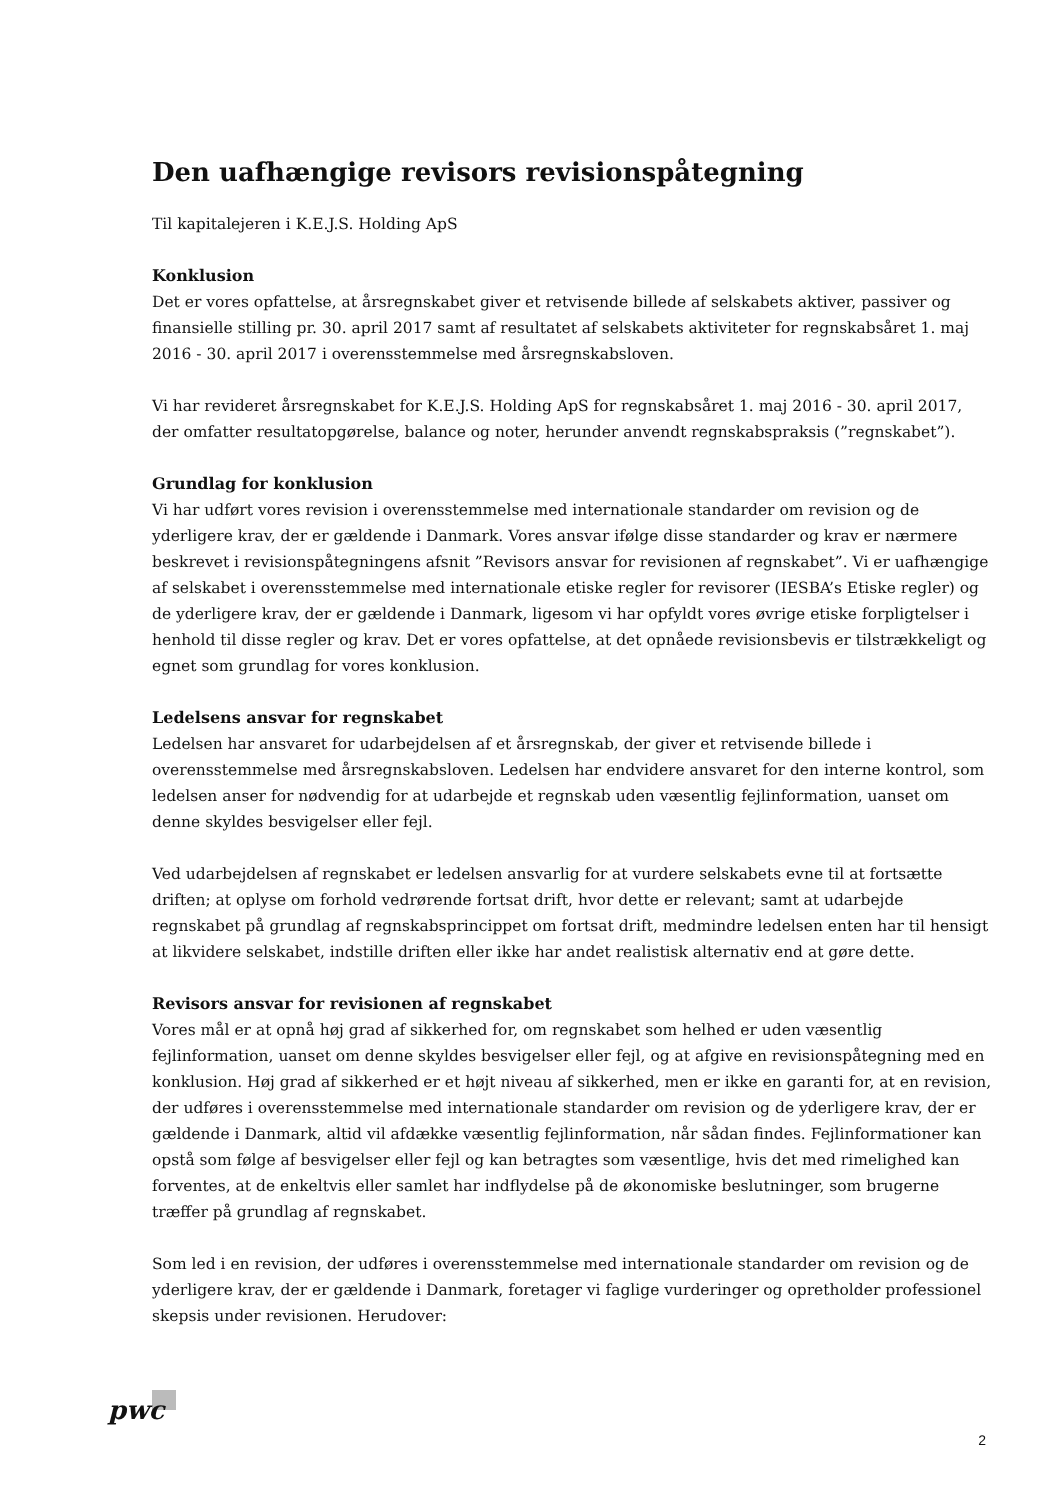Den uafhængige revisors revisionspåtegning
Til kapitalejeren i K.E.J.S. Holding ApS
Konklusion
Det er vores opfattelse, at årsregnskabet giver et retvisende billede af selskabets aktiver, passiver og finansielle stilling pr. 30. april 2017 samt af resultatet af selskabets aktiviteter for regnskabsåret 1. maj 2016 - 30. april 2017 i overensstemmelse med årsregnskabsloven.
Vi har revideret årsregnskabet for K.E.J.S. Holding ApS for regnskabsåret 1. maj 2016 - 30. april 2017, der omfatter resultatopgørelse, balance og noter, herunder anvendt regnskabspraksis (”regnskabet”).
Grundlag for konklusion
Vi har udført vores revision i overensstemmelse med internationale standarder om revision og de yderligere krav, der er gældende i Danmark. Vores ansvar ifølge disse standarder og krav er nærmere beskrevet i revisionspåtegningens afsnit ”Revisors ansvar for revisionen af regnskabet”. Vi er uafhængige af selskabet i overensstemmelse med internationale etiske regler for revisorer (IESBA’s Etiske regler) og de yderligere krav, der er gældende i Danmark, ligesom vi har opfyldt vores øvrige etiske forpligtelser i henhold til disse regler og krav. Det er vores opfattelse, at det opnåede revisionsbevis er tilstrækkeligt og egnet som grundlag for vores konklusion.
Ledelsens ansvar for regnskabet
Ledelsen har ansvaret for udarbejdelsen af et årsregnskab, der giver et retvisende billede i overensstemmelse med årsregnskabsloven. Ledelsen har endvidere ansvaret for den interne kontrol, som ledelsen anser for nødvendig for at udarbejde et regnskab uden væsentlig fejlinformation, uanset om denne skyldes besvigelser eller fejl.
Ved udarbejdelsen af regnskabet er ledelsen ansvarlig for at vurdere selskabets evne til at fortsætte driften; at oplyse om forhold vedrørende fortsat drift, hvor dette er relevant; samt at udarbejde regnskabet på grundlag af regnskabsprincippet om fortsat drift, medmindre ledelsen enten har til hensigt at likvidere selskabet, indstille driften eller ikke har andet realistisk alternativ end at gøre dette.
Revisors ansvar for revisionen af regnskabet
Vores mål er at opnå høj grad af sikkerhed for, om regnskabet som helhed er uden væsentlig fejlinformation, uanset om denne skyldes besvigelser eller fejl, og at afgive en revisionspåtegning med en konklusion. Høj grad af sikkerhed er et højt niveau af sikkerhed, men er ikke en garanti for, at en revision, der udføres i overensstemmelse med internationale standarder om revision og de yderligere krav, der er gældende i Danmark, altid vil afdække væsentlig fejlinformation, når sådan findes. Fejlinformationer kan opstå som følge af besvigelser eller fejl og kan betragtes som væsentlige, hvis det med rimelighed kan forventes, at de enkeltvis eller samlet har indflydelse på de økonomiske beslutninger, som brugerne træffer på grundlag af regnskabet.
Som led i en revision, der udføres i overensstemmelse med internationale standarder om revision og de yderligere krav, der er gældende i Danmark, foretager vi faglige vurderinger og opretholder professionel skepsis under revisionen. Herudover:
pwc
2